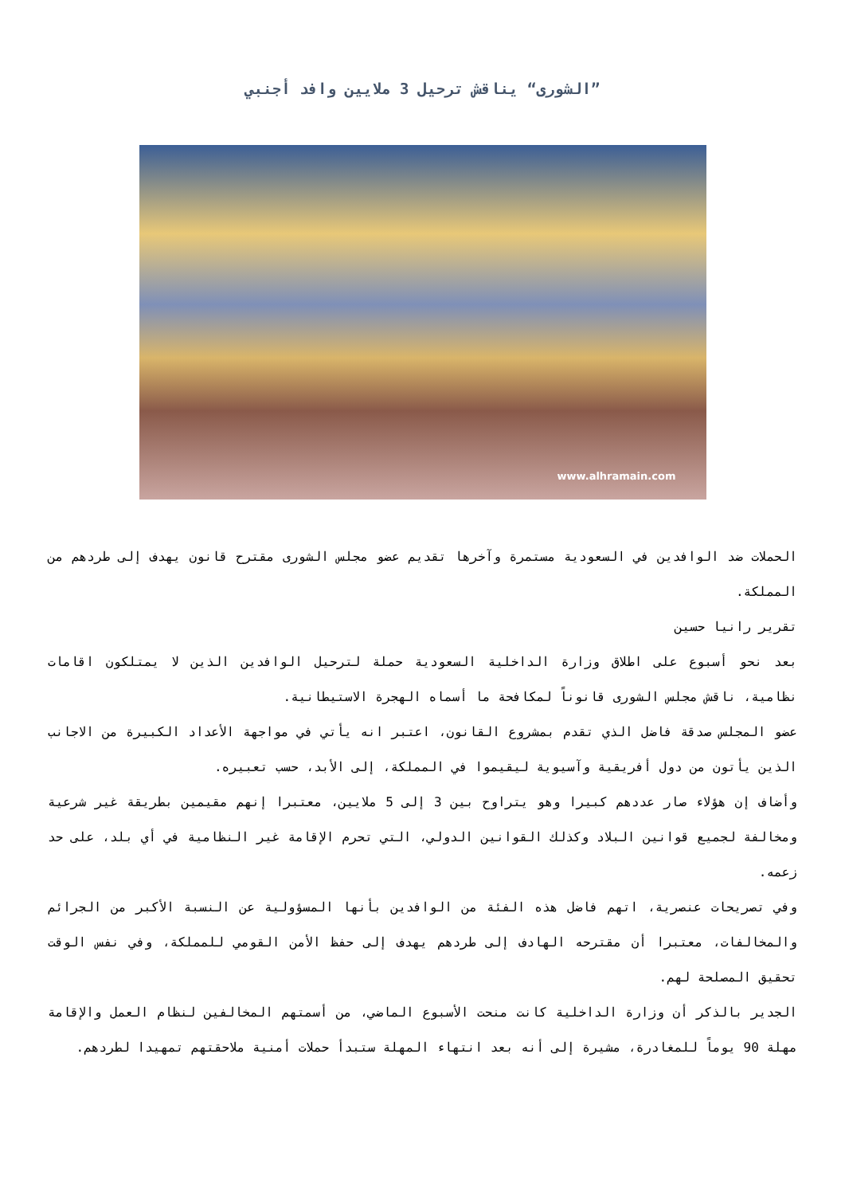”الشورى“ يناقش ترحيل 3 ملايين وافد أجنبي
www.alhramain.com
الحملات ضد الوافدين في السعودية مستمرة وآخرها تقديم عضو مجلس الشورى مقترح قانون يهدف إلى طردهم من المملكة.
تقرير رانيا حسين
بعد نحو أسبوع على اطلاق وزارة الداخلية السعودية حملة لترحيل الوافدين الذين لا يمتلكون اقامات نظامية، ناقش مجلس الشورى قانوناً لمكافحة ما أسماه الهجرة الاستيطانية.
عضو المجلس صدقة فاضل الذي تقدم بمشروع القانون، اعتبر انه يأتي في مواجهة الأعداد الكبيرة من الاجانب الذين يأتون من دول أفريقية وآسيوية ليقيموا في المملكة، إلى الأبد، حسب تعبيره.
وأضاف إن هؤلاء صار عددهم كبيرا وهو يتراوح بين 3 إلى 5 ملايين، معتبرا إنهم مقيمين بطريقة غير شرعية ومخالفة لجميع قوانين البلاد وكذلك القوانين الدولي، التي تحرم الإقامة غير النظامية في أي بلد، على حد زعمه.
وفي تصريحات عنصرية، اتهم فاضل هذه الفئة من الوافدين بأنها المسؤولية عن النسبة الأكبر من الجرائم والمخالفات، معتبرا أن مقترحه الهادف إلى طردهم يهدف إلى حفظ الأمن القومي للمملكة، وفي نفس الوقت تحقيق المصلحة لهم.
الجدير بالذكر أن وزارة الداخلية كانت منحت الأسبوع الماضي، من أسمتهم المخالفين لنظام العمل والإقامة مهلة 90 يوماً للمغادرة، مشيرة إلى أنه بعد انتهاء المهلة ستبدأ حملات أمنية ملاحقتهم تمهيدا لطردهم.